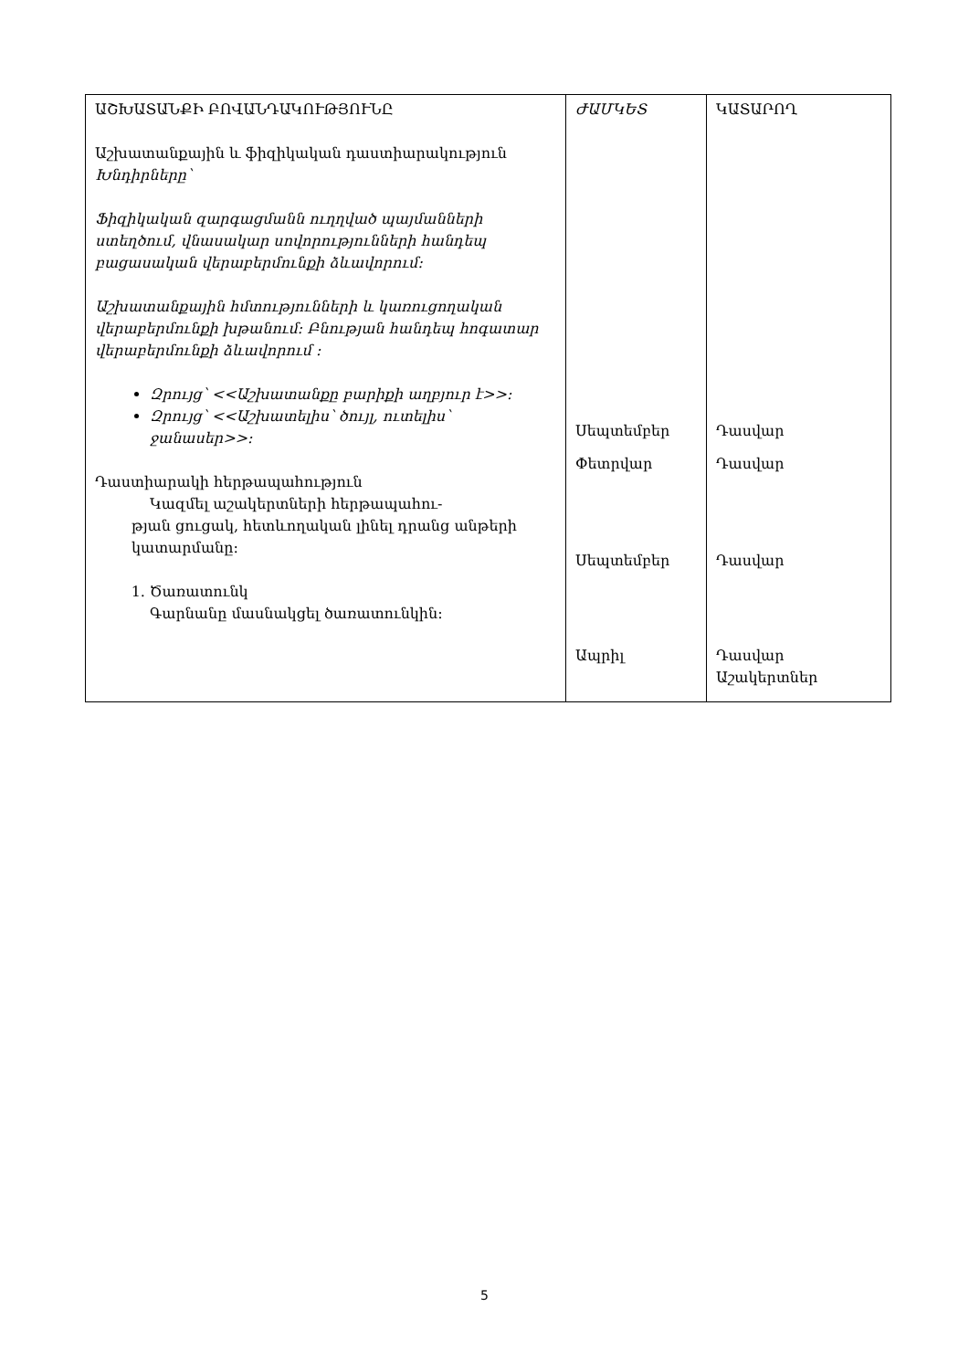| ԱՇԽԱՏԱՆՔԻ ԲՈՎԱՆԴԱԿՈՒԹՅՈՒՆԸ Աշխատանքային և ֆիզիկական դաստիարակություն Խնդիրները՝ Ֆիզիկական զարգացմանն ուղղված պայմանների ստեղծում, վնասակար սովորությունների հանդեպ բացասական վերաբերմունքի ձևավորում: Աշխատանքային հմտությունների և կառուցողական վերաբերմունքի խթանում: Բնության հանդեպ հոգատար վերաբերմունքի ձևավորում : Զրույց՝ <<Աշխատանքը բարիքի աղբյուր է>>: Զրույց՝ <<Աշխատելիս՝ ծույլ, ուտելիս՝ ջանասեր>>: Դաստիարակի հերթապահություն Կազմել աշակերտների հերթապահու- թյան ցուցակ, հետևողական լինել դրանց անթերի կատարմանը: 1. Ծառատունկ Գարնանը մասնակցել ծառատունկին: | ԺԱՄԿԵՏ Սեպտեմբեր Փետրվար Սեպտեմբեր Ապրիլ | ԿԱՏԱՐՈՂ Դասվար Դասվար Դասվար Դասվար Աշակերտներ |
5